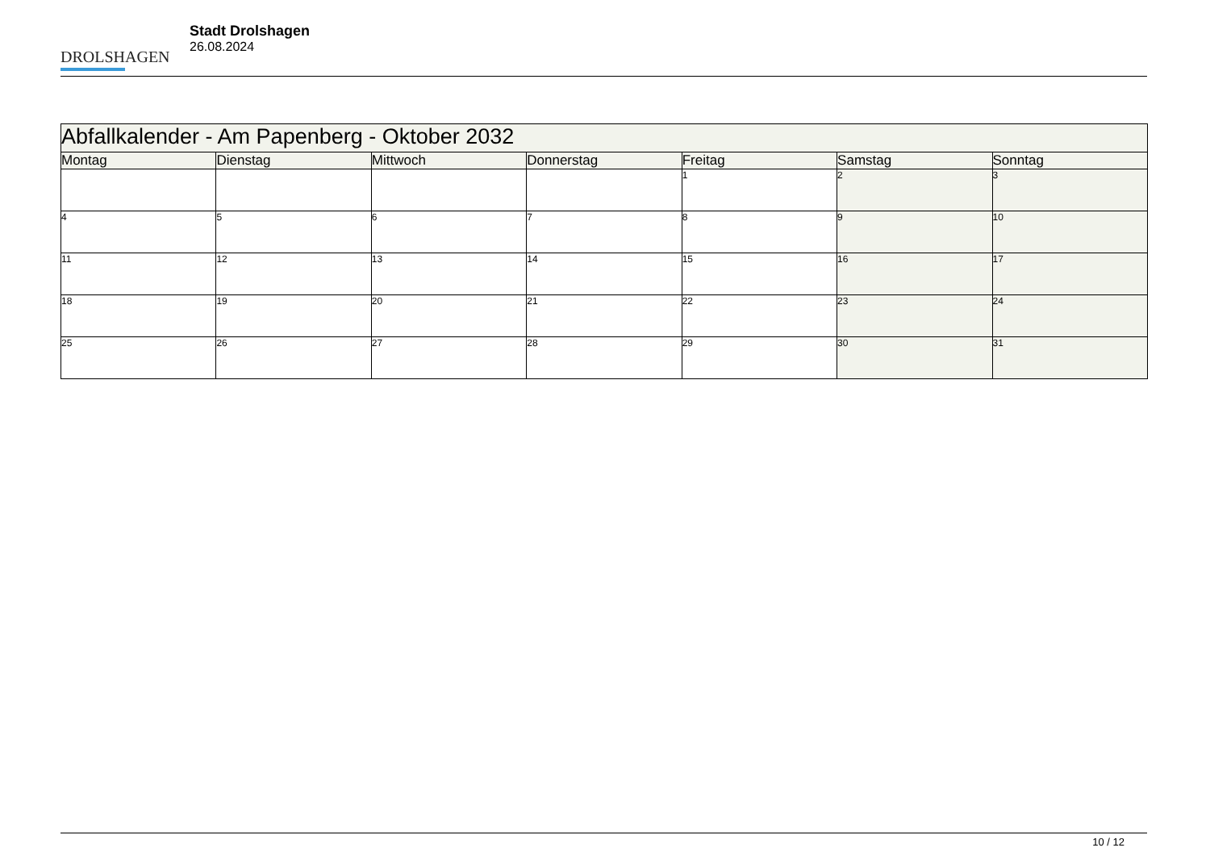DROLSHAGEN
Stadt Drolshagen
26.08.2024
| Abfallkalender - Am Papenberg - Oktober 2032 | | | | | | |
| --- | --- | --- | --- | --- | --- | --- |
| Montag | Dienstag | Mittwoch | Donnerstag | Freitag | Samstag | Sonntag |
| | | | | 1 | 2 | 3 |
| 4 | 5 | 6 | 7 | 8 | 9 | 10 |
| 11 | 12 | 13 | 14 | 15 | 16 | 17 |
| 18 | 19 | 20 | 21 | 22 | 23 | 24 |
| 25 | 26 | 27 | 28 | 29 | 30 | 31 |
10 / 12